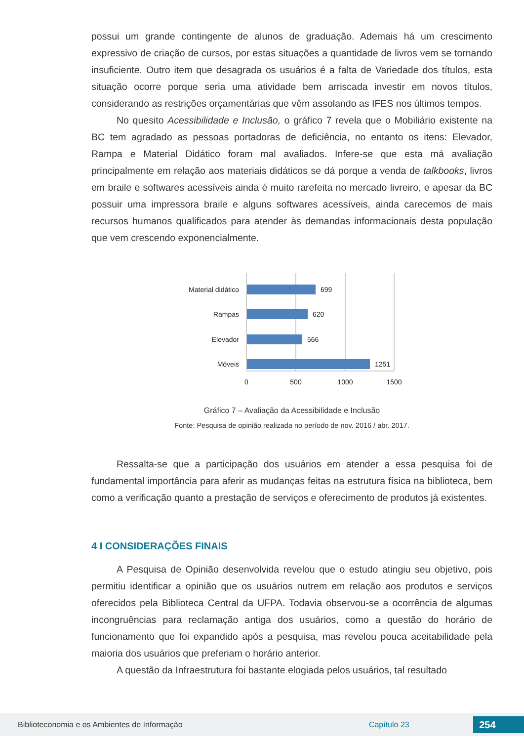possui um grande contingente de alunos de graduação. Ademais há um crescimento expressivo de criação de cursos, por estas situações a quantidade de livros vem se tornando insuficiente. Outro item que desagrada os usuários é a falta de Variedade dos títulos, esta situação ocorre porque seria uma atividade bem arriscada investir em novos títulos, considerando as restrições orçamentárias que vêm assolando as IFES nos últimos tempos.
No quesito Acessibilidade e Inclusão, o gráfico 7 revela que o Mobiliário existente na BC tem agradado as pessoas portadoras de deficiência, no entanto os itens: Elevador, Rampa e Material Didático foram mal avaliados. Infere-se que esta má avaliação principalmente em relação aos materiais didáticos se dá porque a venda de talkbooks, livros em braile e softwares acessíveis ainda é muito rarefeita no mercado livreiro, e apesar da BC possuir uma impressora braile e alguns softwares acessíveis, ainda carecemos de mais recursos humanos qualificados para atender às demandas informacionais desta população que vem crescendo exponencialmente.
Material didático
699
Rampas
620
Elevador
566
Móveis
1251
0
500
1000
1500
Gráfico 7 – Avaliação da Acessibilidade e Inclusão
Fonte: Pesquisa de opinião realizada no período de nov. 2016 / abr. 2017.
Ressalta-se que a participação dos usuários em atender a essa pesquisa foi de fundamental importância para aferir as mudanças feitas na estrutura física na biblioteca, bem como a verificação quanto a prestação de serviços e oferecimento de produtos já existentes.
4 I CONSIDERAÇÕES FINAIS
A Pesquisa de Opinião desenvolvida revelou que o estudo atingiu seu objetivo, pois permitiu identificar a opinião que os usuários nutrem em relação aos produtos e serviços oferecidos pela Biblioteca Central da UFPA. Todavia observou-se a ocorrência de algumas incongruências para reclamação antiga dos usuários, como a questão do horário de funcionamento que foi expandido após a pesquisa, mas revelou pouca aceitabilidade pela maioria dos usuários que preferiam o horário anterior.
A questão da Infraestrutura foi bastante elogiada pelos usuários, tal resultado
Biblioteconomia e os Ambientes de Informação Capítulo 23 254